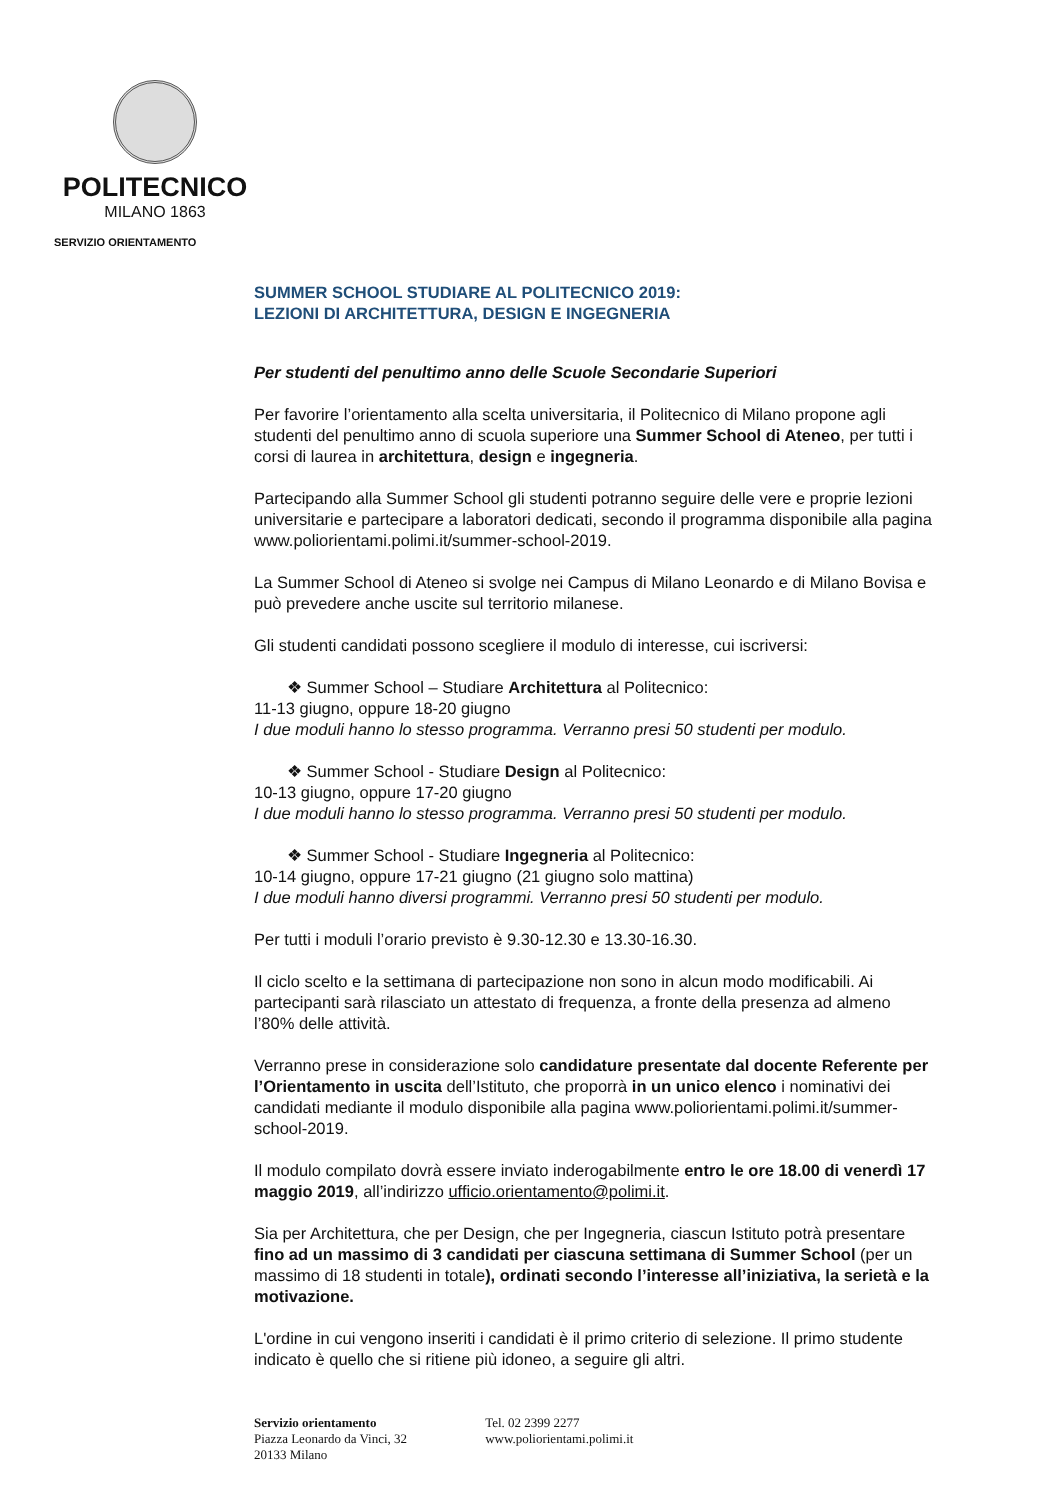POLITECNICO
MILANO 1863
SERVIZIO ORIENTAMENTO
SUMMER SCHOOL STUDIARE AL POLITECNICO 2019:
LEZIONI DI ARCHITETTURA, DESIGN E INGEGNERIA
Per studenti del penultimo anno delle Scuole Secondarie Superiori
Per favorire l’orientamento alla scelta universitaria, il Politecnico di Milano propone agli studenti del penultimo anno di scuola superiore una Summer School di Ateneo, per tutti i corsi di laurea in architettura, design e ingegneria.
Partecipando alla Summer School gli studenti potranno seguire delle vere e proprie lezioni universitarie e partecipare a laboratori dedicati, secondo il programma disponibile alla pagina www.poliorientami.polimi.it/summer-school-2019.
La Summer School di Ateneo si svolge nei Campus di Milano Leonardo e di Milano Bovisa e può prevedere anche uscite sul territorio milanese.
Gli studenti candidati possono scegliere il modulo di interesse, cui iscriversi:
❖ Summer School – Studiare Architettura al Politecnico:
11-13 giugno, oppure 18-20 giugno
I due moduli hanno lo stesso programma. Verranno presi 50 studenti per modulo.
❖ Summer School - Studiare Design al Politecnico:
10-13 giugno, oppure 17-20 giugno
I due moduli hanno lo stesso programma. Verranno presi 50 studenti per modulo.
❖ Summer School - Studiare Ingegneria al Politecnico:
10-14 giugno, oppure 17-21 giugno (21 giugno solo mattina)
I due moduli hanno diversi programmi. Verranno presi 50 studenti per modulo.
Per tutti i moduli l’orario previsto è 9.30-12.30 e 13.30-16.30.
Il ciclo scelto e la settimana di partecipazione non sono in alcun modo modificabili. Ai partecipanti sarà rilasciato un attestato di frequenza, a fronte della presenza ad almeno l’80% delle attività.
Verranno prese in considerazione solo candidature presentate dal docente Referente per l’Orientamento in uscita dell’Istituto, che proporrà in un unico elenco i nominativi dei candidati mediante il modulo disponibile alla pagina www.poliorientami.polimi.it/summer-school-2019.
Il modulo compilato dovrà essere inviato inderogabilmente entro le ore 18.00 di venerdì 17 maggio 2019, all’indirizzo ufficio.orientamento@polimi.it.
Sia per Architettura, che per Design, che per Ingegneria, ciascun Istituto potrà presentare fino ad un massimo di 3 candidati per ciascuna settimana di Summer School (per un massimo di 18 studenti in totale), ordinati secondo l’interesse all’iniziativa, la serietà e la motivazione.
L'ordine in cui vengono inseriti i candidati è il primo criterio di selezione. Il primo studente indicato è quello che si ritiene più idoneo, a seguire gli altri.
Servizio orientamento
Piazza Leonardo da Vinci, 32
20133 Milano
Tel. 02 2399 2277
www.poliorientami.polimi.it